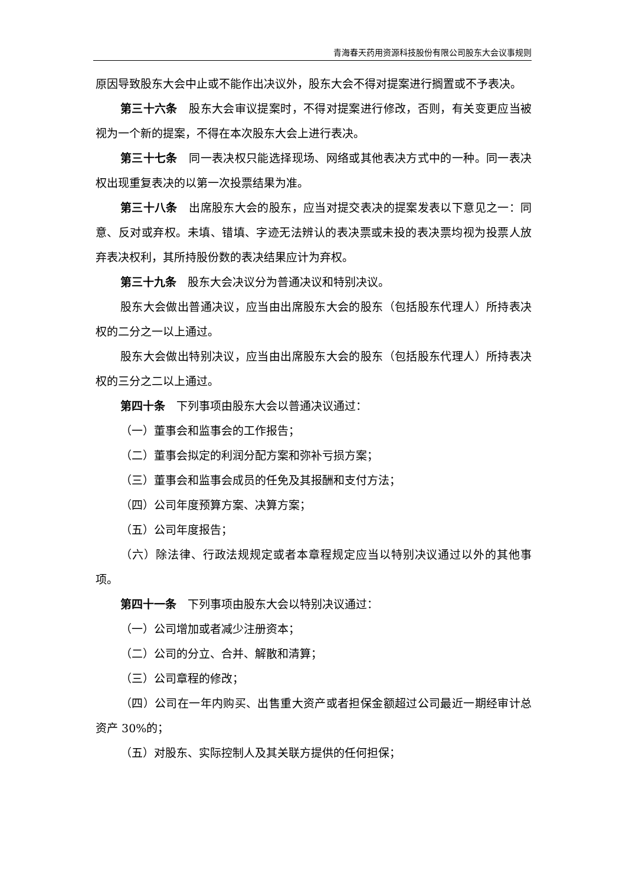青海春天药用资源科技股份有限公司股东大会议事规则
原因导致股东大会中止或不能作出决议外，股东大会不得对提案进行搁置或不予表决。
第三十六条　股东大会审议提案时，不得对提案进行修改，否则，有关变更应当被视为一个新的提案，不得在本次股东大会上进行表决。
第三十七条　同一表决权只能选择现场、网络或其他表决方式中的一种。同一表决权出现重复表决的以第一次投票结果为准。
第三十八条　出席股东大会的股东，应当对提交表决的提案发表以下意见之一：同意、反对或弃权。未填、错填、字迹无法辨认的表决票或未投的表决票均视为投票人放弃表决权利，其所持股份数的表决结果应计为弃权。
第三十九条　股东大会决议分为普通决议和特别决议。
股东大会做出普通决议，应当由出席股东大会的股东（包括股东代理人）所持表决权的二分之一以上通过。
股东大会做出特别决议，应当由出席股东大会的股东（包括股东代理人）所持表决权的三分之二以上通过。
第四十条　下列事项由股东大会以普通决议通过：
（一）董事会和监事会的工作报告；
（二）董事会拟定的利润分配方案和弥补亏损方案；
（三）董事会和监事会成员的任免及其报酬和支付方法；
（四）公司年度预算方案、决算方案；
（五）公司年度报告；
（六）除法律、行政法规规定或者本章程规定应当以特别决议通过以外的其他事项。
第四十一条　下列事项由股东大会以特别决议通过：
（一）公司增加或者减少注册资本；
（二）公司的分立、合并、解散和清算；
（三）公司章程的修改；
（四）公司在一年内购买、出售重大资产或者担保金额超过公司最近一期经审计总资产 30%的；
（五）对股东、实际控制人及其关联方提供的任何担保；